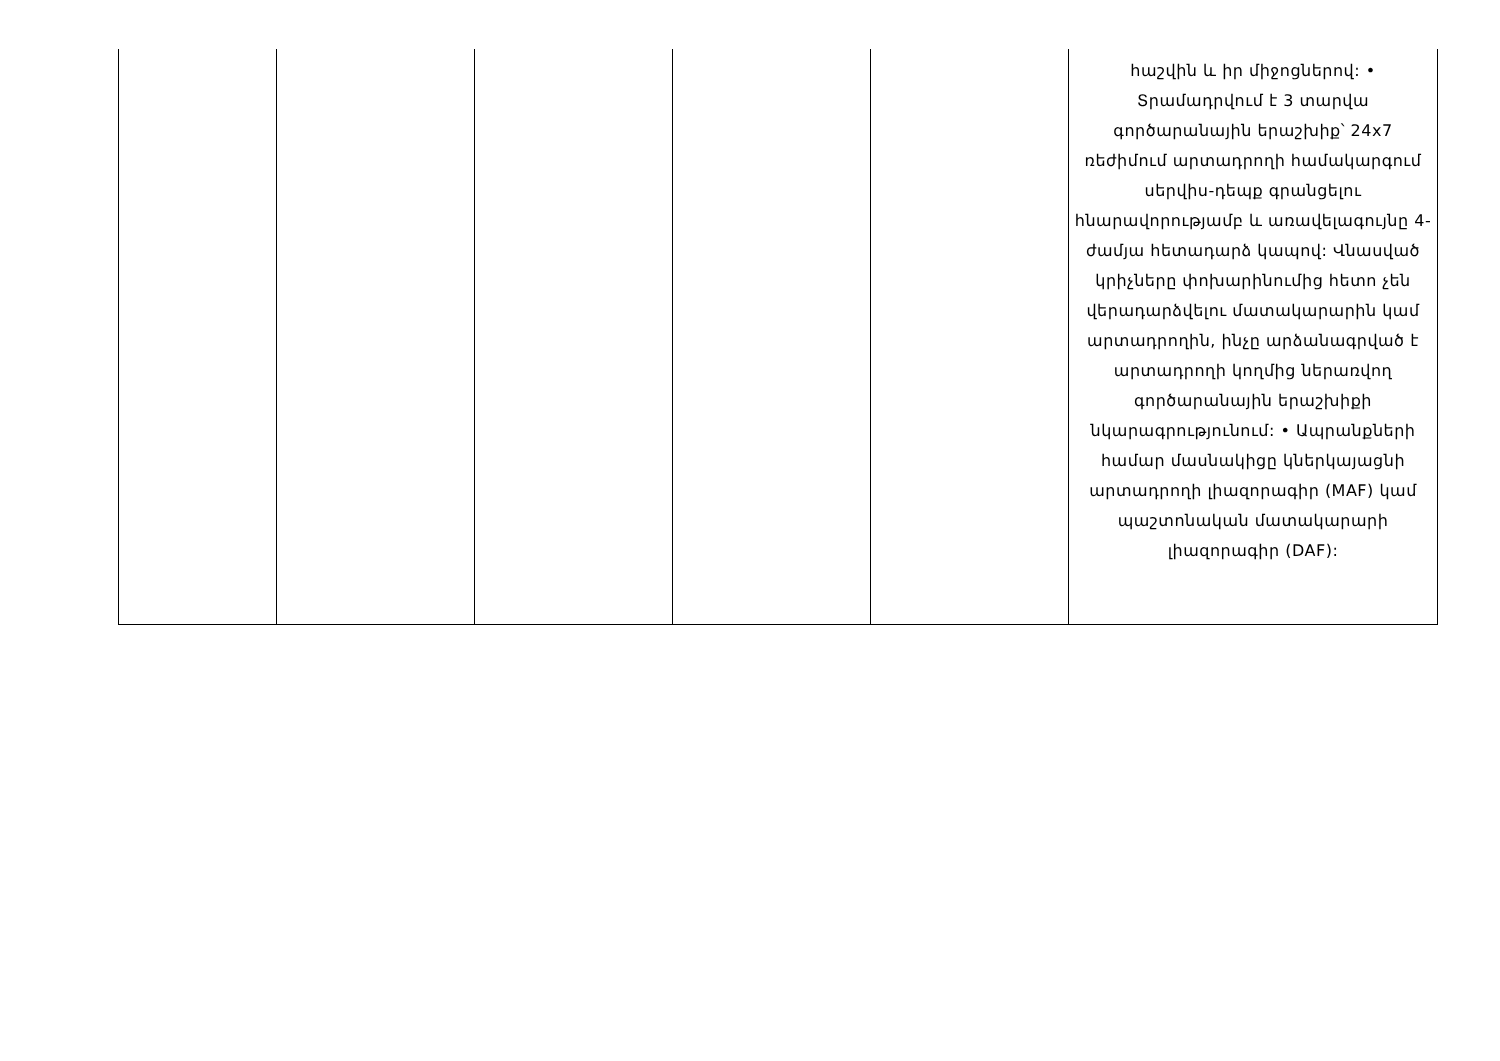| | | | | | հաշվին և իր միջոցներով: • Տրամադրվում է 3 տարվա գործարանային երաշխիք՝ 24x7 ռեժիմում արտադրողի համակարգում սերվիս-դեպք գրանցելու հնարավորությամբ և առավելագույնը 4-ժամյա հետադարձ կապով: Վնասված կրիչները փոխարինումից հետո չեն վերադարձվելու մատակարարին կամ արտադրողին, ինչը արձանագրված է արտադրողի կողմից ներառվող գործարանային երաշխիքի նկարագրությունում: • Ապրանքների համար մասնակիցը կներկայացնի արտադրողի լիազորագիր (MAF) կամ պաշտոնական մատակարարի լիազորագիր (DAF): |